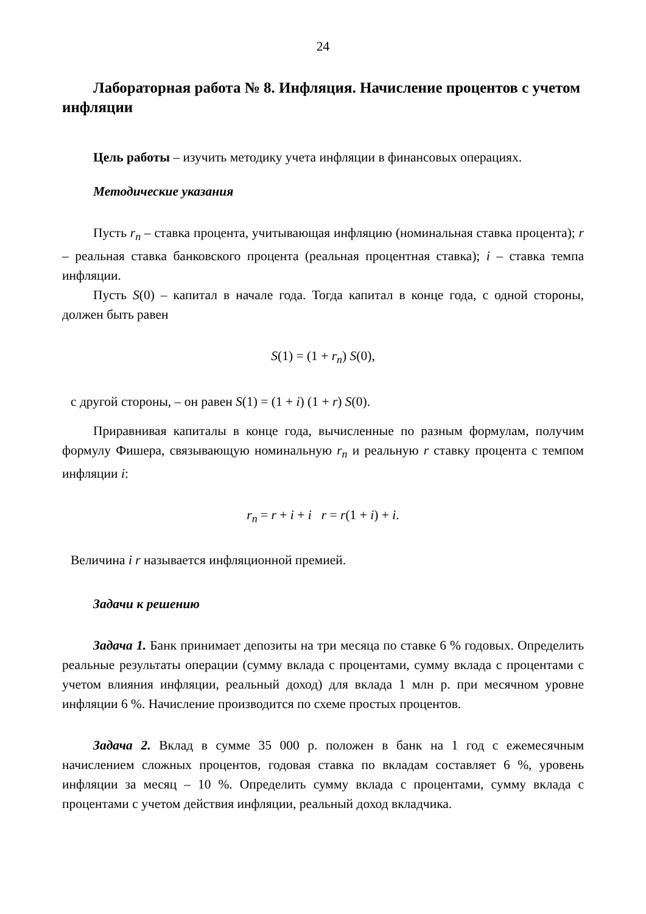24
Лабораторная работа № 8. Инфляция. Начисление процентов с учетом инфляции
Цель работы – изучить методику учета инфляции в финансовых операциях.
Методические указания
Пусть r<sub>n</sub> – ставка процента, учитывающая инфляцию (номинальная ставка процента); r – реальная ставка банковского процента (реальная процентная ставка); i – ставка темпа инфляции.
Пусть S(0) – капитал в начале года. Тогда капитал в конце года, с одной стороны, должен быть равен
S(1) = (1 + r<sub>n</sub>) S(0),
с другой стороны, – он равен S(1) = (1 + i) (1 + r) S(0).
Приравнивая капиталы в конце года, вычисленные по разным формулам, получим формулу Фишера, связывающую номинальную r<sub>n</sub> и реальную r ставку процента с темпом инфляции i:
r<sub>n</sub> = r + i + i r = r(1 + i) + i.
Величина i r называется инфляционной премией.
Задачи к решению
Задача 1. Банк принимает депозиты на три месяца по ставке 6 % годовых. Определить реальные результаты операции (сумму вклада с процентами, сумму вклада с процентами с учетом влияния инфляции, реальный доход) для вклада 1 млн р. при месячном уровне инфляции 6 %. Начисление производится по схеме простых процентов.
Задача 2. Вклад в сумме 35 000 р. положен в банк на 1 год с ежемесячным начислением сложных процентов, годовая ставка по вкладам составляет 6 %, уровень инфляции за месяц – 10 %. Определить сумму вклада с процентами, сумму вклада с процентами с учетом действия инфляции, реальный доход вкладчика.